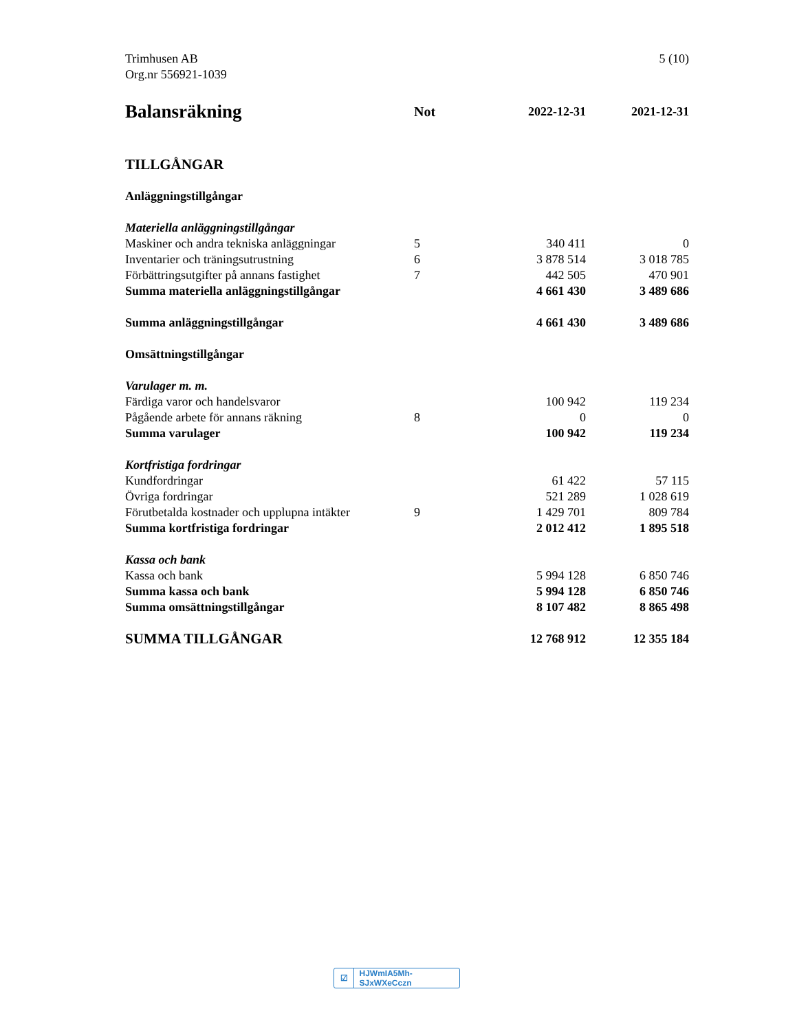Trimhusen AB
Org.nr 556921-1039
5 (10)
| Balansräkning | Not | 2022-12-31 | 2021-12-31 |
| --- | --- | --- | --- |
| TILLGÅNGAR | | | |
| Anläggningstillgångar | | | |
| Materiella anläggningstillgångar | | | |
| Maskiner och andra tekniska anläggningar | 5 | 340 411 | 0 |
| Inventarier och träningsutrustning | 6 | 3 878 514 | 3 018 785 |
| Förbättringsutgifter på annans fastighet | 7 | 442 505 | 470 901 |
| Summa materiella anläggningstillgångar | | 4 661 430 | 3 489 686 |
| Summa anläggningstillgångar | | 4 661 430 | 3 489 686 |
| Omsättningstillgångar | | | |
| Varulager m. m. | | | |
| Färdiga varor och handelsvaror | | 100 942 | 119 234 |
| Pågående arbete för annans räkning | 8 | 0 | 0 |
| Summa varulager | | 100 942 | 119 234 |
| Kortfristiga fordringar | | | |
| Kundfordringar | | 61 422 | 57 115 |
| Övriga fordringar | | 521 289 | 1 028 619 |
| Förutbetalda kostnader och upplupna intäkter | 9 | 1 429 701 | 809 784 |
| Summa kortfristiga fordringar | | 2 012 412 | 1 895 518 |
| Kassa och bank | | | |
| Kassa och bank | | 5 994 128 | 6 850 746 |
| Summa kassa och bank | | 5 994 128 | 6 850 746 |
| Summa omsättningstillgångar | | 8 107 482 | 8 865 498 |
| SUMMA TILLGÅNGAR | | 12 768 912 | 12 355 184 |
☑ HJWmIA5Mh-SJxWXeCczn